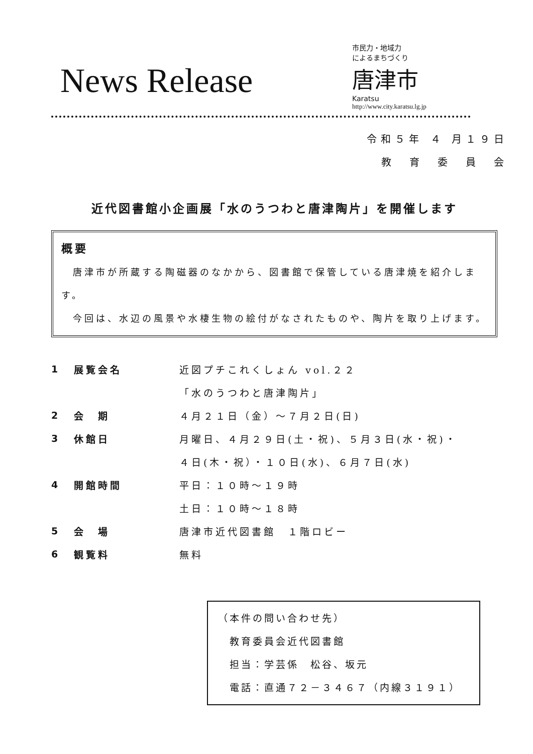News Release
市民力・地域力
によるまちづくり
唐津市
Karatsu
http://www.city.karatsu.lg.jp
令和５年 ４ 月１９日
教　育　委　員　会
近代図書館小企画展「水のうつわと唐津陶片」を開催します
概要
　唐津市が所蔵する陶磁器のなかから、図書館で保管している唐津焼を紹介します。
　今回は、水辺の風景や水棲生物の絵付がなされたものや、陶片を取り上げます。
| 1 | 展覧会名 | 近図プチこれくしょん vol.２２ |
| | | 「水のうつわと唐津陶片」 |
| 2 | 会 期 | ４月２１日（金）～７月２日(日) |
| 3 | 休館日 | 月曜日、４月２９日(土・祝)、５月３日(水・祝)・ |
| | | ４日(木・祝）・１０日(水)、６月７日(水) |
| 4 | 開館時間 | 平日：１０時～１９時 |
| | | 土日：１０時～１８時 |
| 5 | 会 場 | 唐津市近代図書館 １階ロビー |
| 6 | 観覧料 | 無料 |
（本件の問い合わせ先）
　教育委員会近代図書館
　担当：学芸係　松谷、坂元
　電話：直通７２－３４６７（内線３１９１）